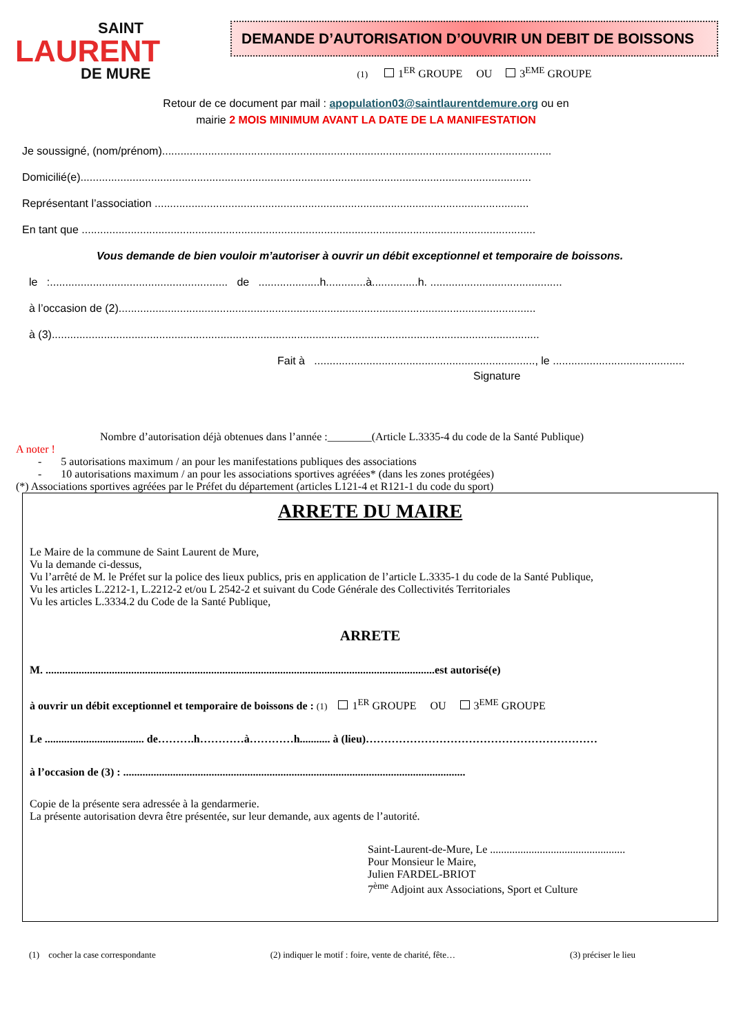SAINT
LAURENT
DE MURE
DEMANDE D’AUTORISATION D’OUVRIR UN DEBIT DE BOISSONS
(1) 1<sup>ER</sup> GROUPE OU 3<sup>EME</sup> GROUPE
Retour de ce document par mail : apopulation03@saintlaurentdemure.org ou en
mairie 2 MOIS MINIMUM AVANT LA DATE DE LA MANIFESTATION
Je soussigné, (nom/prénom)...............................................................................................................................
Domicilié(e)...................................................................................................................................................
Représentant l’association ..........................................................................................................................
En tant que ....................................................................................................................................................
Vous demande de bien vouloir m’autoriser à ouvrir un débit exceptionnel et temporaire de boissons.
le :.......................................................... de ....................h.............à...............h. ...........................................
à l’occasion de (2)........................................................................................................................................
à (3)...............................................................................................................................................................
Fait à ........................................................................, le ...........................................
Signature
Nombre d’autorisation déjà obtenues dans l’année :________(Article L.3335-4 du code de la Santé Publique)
A noter !
- 5 autorisations maximum / an pour les manifestations publiques des associations
- 10 autorisations maximum / an pour les associations sportives agréées* (dans les zones protégées)
(*) Associations sportives agréées par le Préfet du département (articles L121-4 et R121-1 du code du sport)
ARRETE DU MAIRE
Le Maire de la commune de Saint Laurent de Mure,
Vu la demande ci-dessus,
Vu l’arrêté de M. le Préfet sur la police des lieux publics, pris en application de l’article L.3335-1 du code de la Santé Publique,
Vu les articles L.2212-1, L.2212-2 et/ou L 2542-2 et suivant du Code Générale des Collectivités Territoriales
Vu les articles L.3334.2 du Code de la Santé Publique,
ARRETE
M. .............................................................................................................................................est autorisé(e)
à ouvrir un débit exceptionnel et temporaire de boissons de : (1) 1<sup>ER</sup> GROUPE OU 3<sup>EME</sup> GROUPE
Le .................................... de……….h…………à…………h........... à (lieu)………………………………………………………
à l’occasion de (3) : ............................................................................................................................
Copie de la présente sera adressée à la gendarmerie.
La présente autorisation devra être présentée, sur leur demande, aux agents de l’autorité.
Saint-Laurent-de-Mure, Le .................................................
Pour Monsieur le Maire,
Julien FARDEL-BRIOT
7<sup>ème</sup> Adjoint aux Associations, Sport et Culture
(1) cocher la case correspondante (2) indiquer le motif : foire, vente de charité, fête… (3) préciser le lieu